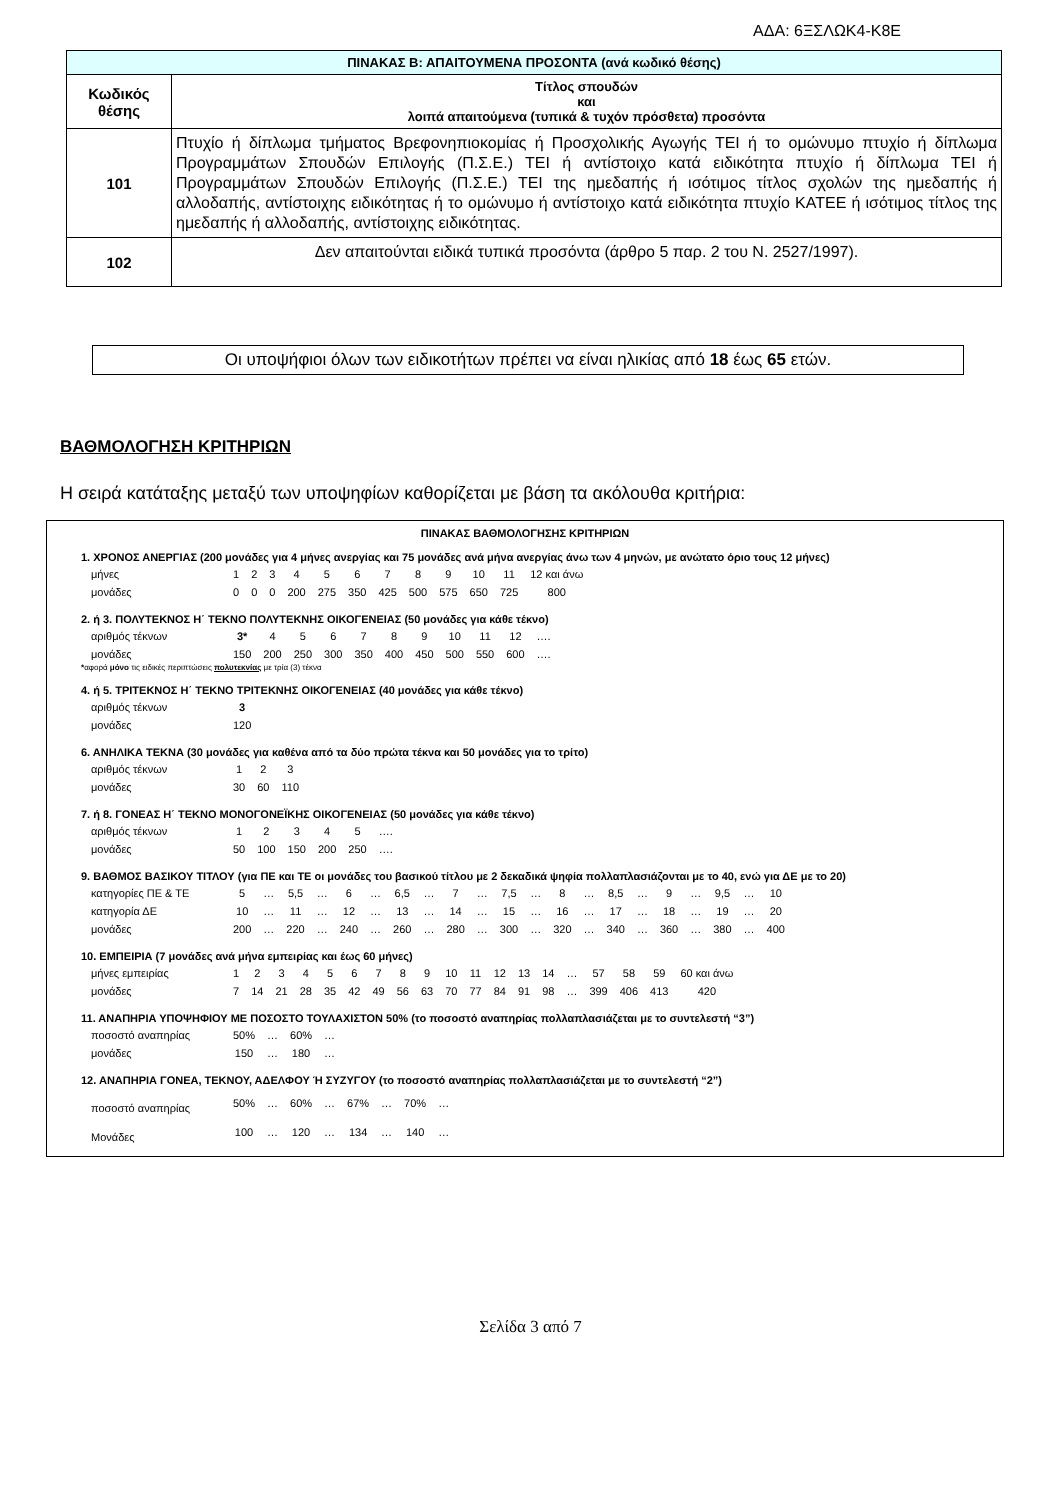ΑΔΑ: 6ΞΣΛΩΚ4-Κ8Ε
| ΠΙΝΑΚΑΣ Β: ΑΠΑΙΤΟΥΜΕΝΑ ΠΡΟΣΟΝΤΑ (ανά κωδικό θέσης) | |
| --- | --- |
| Κωδικός θέσης | Τίτλος σπουδών και λοιπά απαιτούμενα (τυπικά & τυχόν πρόσθετα) προσόντα |
| 101 | Πτυχίο ή δίπλωμα τμήματος Βρεφονηπιοκομίας ή Προσχολικής Αγωγής ΤΕΙ ή το ομώνυμο πτυχίο ή δίπλωμα Προγραμμάτων Σπουδών Επιλογής (Π.Σ.Ε.) ΤΕΙ ή αντίστοιχο κατά ειδικότητα πτυχίο ή δίπλωμα ΤΕΙ ή Προγραμμάτων Σπουδών Επιλογής (Π.Σ.Ε.) ΤΕΙ της ημεδαπής ή ισότιμος τίτλος σχολών της ημεδαπής ή αλλοδαπής, αντίστοιχης ειδικότητας ή το ομώνυμο ή αντίστοιχο κατά ειδικότητα πτυχίο ΚΑΤΕΕ ή ισότιμος τίτλος της ημεδαπής ή αλλοδαπής, αντίστοιχης ειδικότητας. |
| 102 | Δεν απαιτούνται ειδικά τυπικά προσόντα (άρθρο 5 παρ. 2 του Ν. 2527/1997). |
Οι υποψήφιοι όλων των ειδικοτήτων πρέπει να είναι ηλικίας από 18 έως 65 ετών.
ΒΑΘΜΟΛΟΓΗΣΗ ΚΡΙΤΗΡΙΩΝ
Η σειρά κατάταξης μεταξύ των υποψηφίων καθορίζεται με βάση τα ακόλουθα κριτήρια:
ΠΙΝΑΚΑΣ ΒΑΘΜΟΛΟΓΗΣΗΣ ΚΡΙΤΗΡΙΩΝ
1. ΧΡΟΝΟΣ ΑΝΕΡΓΙΑΣ (200 μονάδες για 4 μήνες ανεργίας και 75 μονάδες ανά μήνα ανεργίας άνω των 4 μηνών, με ανώτατο όριο τους 12 μήνες)
| μήνες | 1 | 2 | 3 | 4 | 5 | 6 | 7 | 8 | 9 | 10 | 11 | 12 και άνω |
| μονάδες | 0 | 0 | 0 | 200 | 275 | 350 | 425 | 500 | 575 | 650 | 725 | 800 |
2. ή 3. ΠΟΛΥΤΕΚΝΟΣ Η΄ ΤΕΚΝΟ ΠΟΛΥΤΕΚΝΗΣ ΟΙΚΟΓΕΝΕΙΑΣ (50 μονάδες για κάθε τέκνο)
| αριθμός τέκνων | 3* | 4 | 5 | 6 | 7 | 8 | 9 | 10 | 11 | 12 | …. |
| μονάδες | 150 | 200 | 250 | 300 | 350 | 400 | 450 | 500 | 550 | 600 | …. |
*αφορά μόνο τις ειδικές περιπτώσεις πολυτεκνίας με τρία (3) τέκνα
4. ή 5. ΤΡΙΤΕΚΝΟΣ Η΄ ΤΕΚΝΟ ΤΡΙΤΕΚΝΗΣ ΟΙΚΟΓΕΝΕΙΑΣ (40 μονάδες για κάθε τέκνο)
| αριθμός τέκνων | 3 |
| μονάδες | 120 |
6. ΑΝΗΛΙΚΑ ΤΕΚΝΑ (30 μονάδες για καθένα από τα δύο πρώτα τέκνα και 50 μονάδες για το τρίτο)
| αριθμός τέκνων | 1 | 2 | 3 |
| μονάδες | 30 | 60 | 110 |
7. ή 8. ΓΟΝΕΑΣ Η΄ ΤΕΚΝΟ ΜΟΝΟΓΟΝΕΪΚΗΣ ΟΙΚΟΓΕΝΕΙΑΣ (50 μονάδες για κάθε τέκνο)
| αριθμός τέκνων | 1 | 2 | 3 | 4 | 5 | …. |
| μονάδες | 50 | 100 | 150 | 200 | 250 | …. |
9. ΒΑΘΜΟΣ ΒΑΣΙΚΟΥ ΤΙΤΛΟΥ (για ΠΕ και ΤΕ οι μονάδες του βασικού τίτλου με 2 δεκαδικά ψηφία πολλαπλασιάζονται με το 40, ενώ για ΔΕ με το 20)
| κατηγορίες ΠΕ & ΤΕ | 5 | … | 5,5 | … | 6 | … | 6,5 | … | 7 | … | 7,5 | … | 8 | … | 8,5 | … | 9 | … | 9,5 | … | 10 |
| κατηγορία ΔΕ | 10 | … | 11 | … | 12 | … | 13 | … | 14 | … | 15 | … | 16 | … | 17 | … | 18 | … | 19 | … | 20 |
| μονάδες | 200 | … | 220 | … | 240 | … | 260 | … | 280 | … | 300 | … | 320 | … | 340 | … | 360 | … | 380 | … | 400 |
10. ΕΜΠΕΙΡΙΑ (7 μονάδες ανά μήνα εμπειρίας και έως 60 μήνες)
| μήνες εμπειρίας | 1 | 2 | 3 | 4 | 5 | 6 | 7 | 8 | 9 | 10 | 11 | 12 | 13 | 14 | … | 57 | 58 | 59 | 60 και άνω |
| μονάδες | 7 | 14 | 21 | 28 | 35 | 42 | 49 | 56 | 63 | 70 | 77 | 84 | 91 | 98 | … | 399 | 406 | 413 | 420 |
11. ΑΝΑΠΗΡΙΑ ΥΠΟΨΗΦΙΟΥ ΜΕ ΠΟΣΟΣΤΟ ΤΟΥΛΑΧΙΣΤΟΝ 50% (το ποσοστό αναπηρίας πολλαπλασιάζεται με το συντελεστή “3”)
| ποσοστό αναπηρίας | 50% | … | 60% | … |
| μονάδες | 150 | … | 180 | … |
12. ΑΝΑΠΗΡΙΑ ΓΟΝΕΑ, ΤΕΚΝΟΥ, ΑΔΕΛΦΟΥ Ή ΣΥΖΥΓΟΥ (το ποσοστό αναπηρίας πολλαπλασιάζεται με το συντελεστή “2”)
| ποσοστό αναπηρίας | 50% | … | 60% | … | 67% | … | 70% | … |
| Μονάδες | 100 | … | 120 | … | 134 | … | 140 | … |
Σελίδα 3 από 7